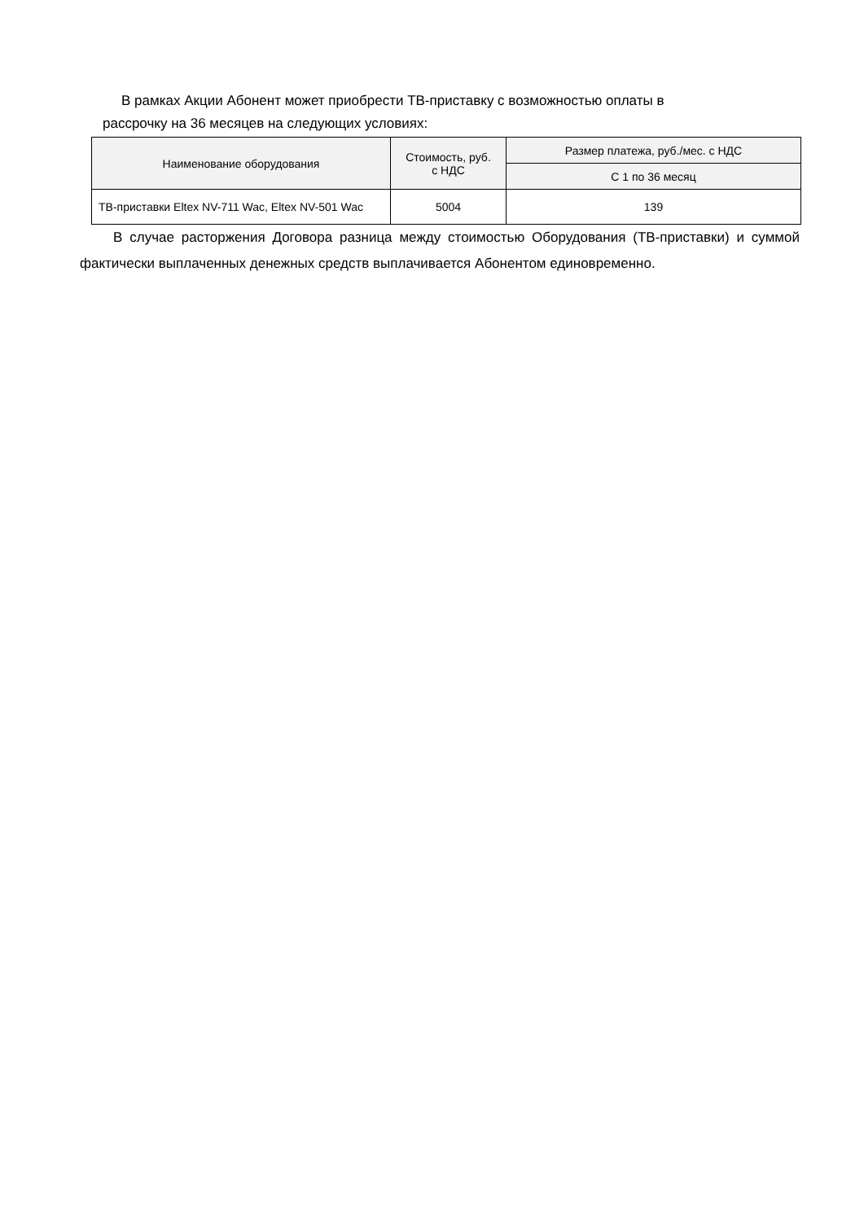В рамках Акции Абонент может приобрести ТВ-приставку с возможностью оплаты в
рассрочку на 36 месяцев на следующих условиях:
| Наименование оборудования | Стоимость, руб. с НДС | Размер платежа, руб./мес. с НДС |
| --- | --- | --- |
| | | С 1 по 36 месяц |
| ТВ-приставки Eltex NV-711 Wac, Eltex NV-501 Wac | 5004 | 139 |
В случае расторжения Договора разница между стоимостью Оборудования (ТВ-приставки) и суммой фактически выплаченных денежных средств выплачивается Абонентом единовременно.